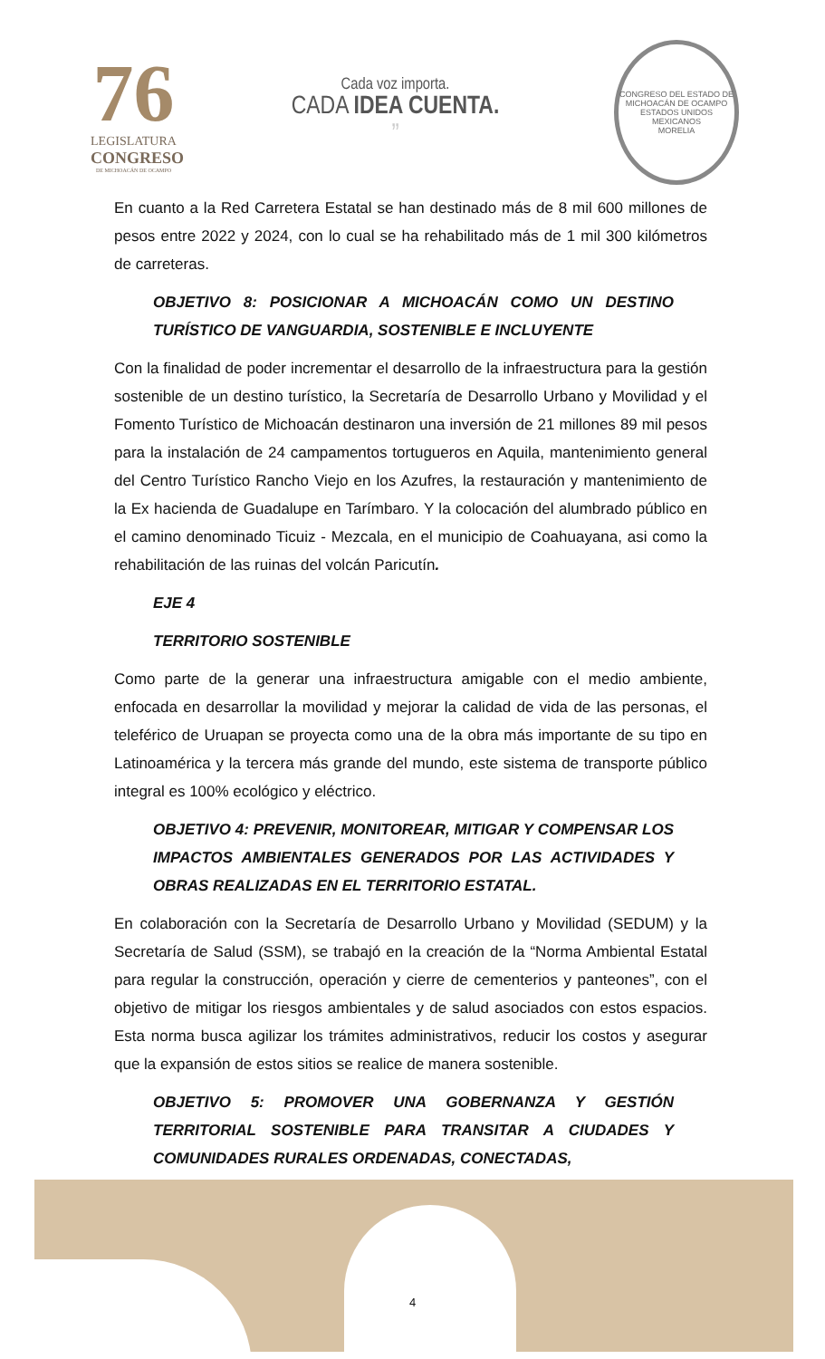76
LEGISLATURA
CONGRESO
DE MICHOACÁN DE OCAMPO
Cada voz importa.
CADA IDEA CUENTA.
”
CONGRESO DEL ESTADO DE MICHOACÁN DE OCAMPO
ESTADOS UNIDOS MEXICANOS
MORELIA
En cuanto a la Red Carretera Estatal se han destinado más de 8 mil 600 millones de pesos entre 2022 y 2024, con lo cual se ha rehabilitado más de 1 mil 300 kilómetros de carreteras.
OBJETIVO 8: POSICIONAR A MICHOACÁN COMO UN DESTINO TURÍSTICO DE VANGUARDIA, SOSTENIBLE E INCLUYENTE
Con la finalidad de poder incrementar el desarrollo de la infraestructura para la gestión sostenible de un destino turístico, la Secretaría de Desarrollo Urbano y Movilidad y el Fomento Turístico de Michoacán destinaron una inversión de 21 millones 89 mil pesos para la instalación de 24 campamentos tortugueros en Aquila, mantenimiento general del Centro Turístico Rancho Viejo en los Azufres, la restauración y mantenimiento de la Ex hacienda de Guadalupe en Tarímbaro. Y la colocación del alumbrado público en el camino denominado Ticuiz - Mezcala, en el municipio de Coahuayana, asi como la rehabilitación de las ruinas del volcán Paricutín.
EJE 4
TERRITORIO SOSTENIBLE
Como parte de la generar una infraestructura amigable con el medio ambiente, enfocada en desarrollar la movilidad y mejorar la calidad de vida de las personas, el teleférico de Uruapan se proyecta como una de la obra más importante de su tipo en Latinoamérica y la tercera más grande del mundo, este sistema de transporte público integral es 100% ecológico y eléctrico.
OBJETIVO 4: PREVENIR, MONITOREAR, MITIGAR Y COMPENSAR LOS IMPACTOS AMBIENTALES GENERADOS POR LAS ACTIVIDADES Y OBRAS REALIZADAS EN EL TERRITORIO ESTATAL.
En colaboración con la Secretaría de Desarrollo Urbano y Movilidad (SEDUM) y la Secretaría de Salud (SSM), se trabajó en la creación de la “Norma Ambiental Estatal para regular la construcción, operación y cierre de cementerios y panteones”, con el objetivo de mitigar los riesgos ambientales y de salud asociados con estos espacios. Esta norma busca agilizar los trámites administrativos, reducir los costos y asegurar que la expansión de estos sitios se realice de manera sostenible.
OBJETIVO 5: PROMOVER UNA GOBERNANZA Y GESTIÓN TERRITORIAL SOSTENIBLE PARA TRANSITAR A CIUDADES Y COMUNIDADES RURALES ORDENADAS, CONECTADAS,
4